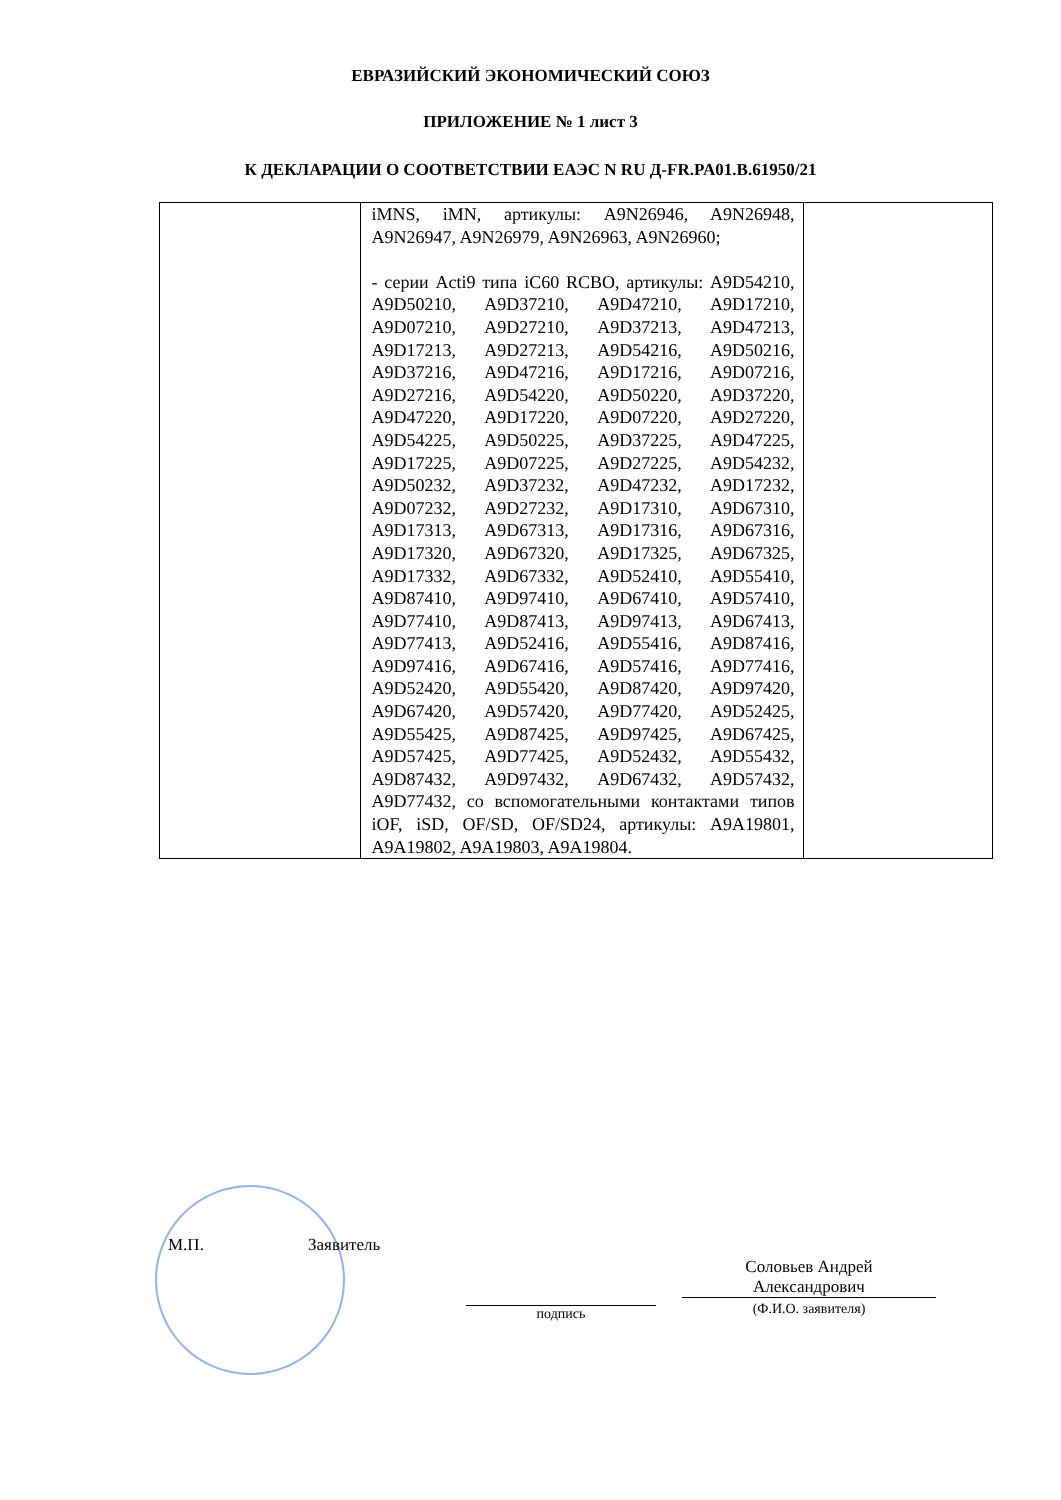ЕВРАЗИЙСКИЙ ЭКОНОМИЧЕСКИЙ СОЮЗ
ПРИЛОЖЕНИЕ № 1 лист 3
К ДЕКЛАРАЦИИ О СООТВЕТСТВИИ ЕАЭС N RU Д-FR.PA01.B.61950/21
| | iMNS, iMN, артикулы: A9N26946, A9N26948, A9N26947, A9N26979, A9N26963, A9N26960; - серии Acti9 типа iC60 RCBO, артикулы: A9D54210, A9D50210, A9D37210, A9D47210, A9D17210, A9D07210, A9D27210, A9D37213, A9D47213, A9D17213, A9D27213, A9D54216, A9D50216, A9D37216, A9D47216, A9D17216, A9D07216, A9D27216, A9D54220, A9D50220, A9D37220, A9D47220, A9D17220, A9D07220, A9D27220, A9D54225, A9D50225, A9D37225, A9D47225, A9D17225, A9D07225, A9D27225, A9D54232, A9D50232, A9D37232, A9D47232, A9D17232, A9D07232, A9D27232, A9D17310, A9D67310, A9D17313, A9D67313, A9D17316, A9D67316, A9D17320, A9D67320, A9D17325, A9D67325, A9D17332, A9D67332, A9D52410, A9D55410, A9D87410, A9D97410, A9D67410, A9D57410, A9D77410, A9D87413, A9D97413, A9D67413, A9D77413, A9D52416, A9D55416, A9D87416, A9D97416, A9D67416, A9D57416, A9D77416, A9D52420, A9D55420, A9D87420, A9D97420, A9D67420, A9D57420, A9D77420, A9D52425, A9D55425, A9D87425, A9D97425, A9D67425, A9D57425, A9D77425, A9D52432, A9D55432, A9D87432, A9D97432, A9D67432, A9D57432, A9D77432, со вспомогательными контактами типов iOF, iSD, OF/SD, OF/SD24, артикулы: A9A19801, A9A19802, A9A19803, A9A19804. | |
М.П. Заявитель
подпись
Соловьев Андрей
Александрович
(Ф.И.О. заявителя)